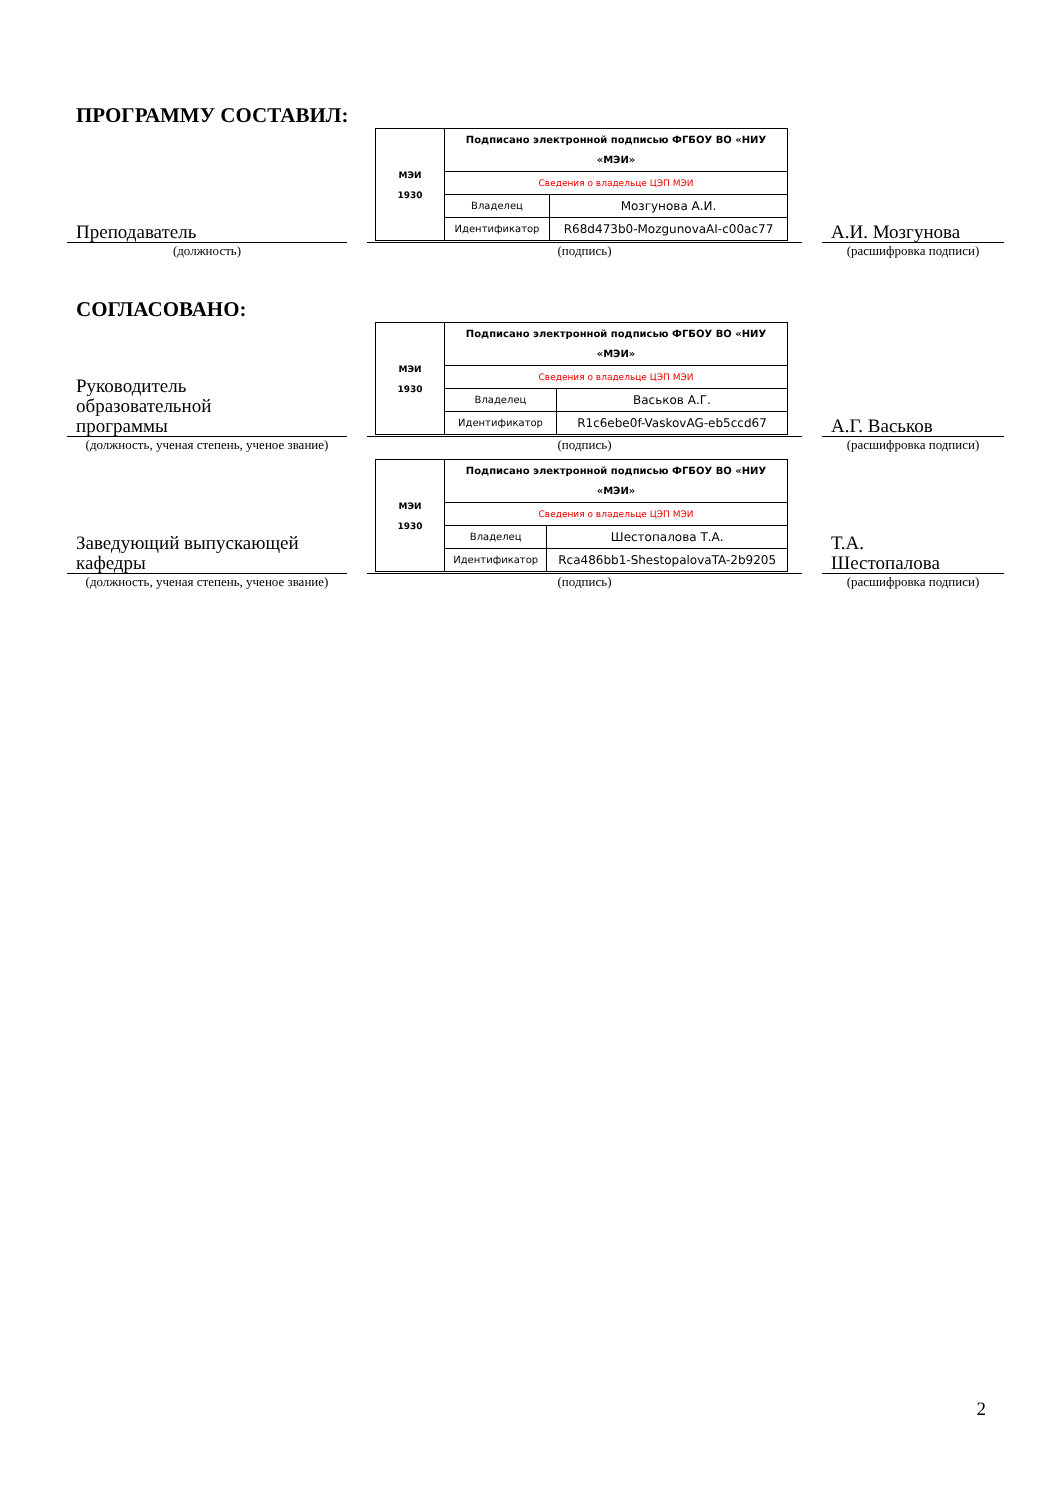ПРОГРАММУ СОСТАВИЛ:
Преподаватель
| МЭИ 1930 | Подписано электронной подписью ФГБОУ ВО «НИУ «МЭИ» | |
| | Сведения о владельце ЦЭП МЭИ | |
| | Владелец | Мозгунова А.И. |
| | Идентификатор | R68d473b0-MozgunovaAI-c00ac77 |
А.И. Мозгунова
(должность) (подпись) (расшифровка подписи)
СОГЛАСОВАНО:
Руководитель
образовательной
программы
| МЭИ 1930 | Подписано электронной подписью ФГБОУ ВО «НИУ «МЭИ» | |
| | Сведения о владельце ЦЭП МЭИ | |
| | Владелец | Васьков А.Г. |
| | Идентификатор | R1c6ebe0f-VaskovAG-eb5ccd67 |
А.Г. Васьков
(должность, ученая степень, ученое звание)
(подпись) (расшифровка подписи)
Заведующий выпускающей
кафедры
| МЭИ 1930 | Подписано электронной подписью ФГБОУ ВО «НИУ «МЭИ» | |
| | Сведения о владельце ЦЭП МЭИ | |
| | Владелец | Шестопалова Т.А. |
| | Идентификатор | Rca486bb1-ShestopalovaTA-2b9205 |
Т.А.
Шестопалова
(должность, ученая степень, ученое звание)
(подпись) (расшифровка подписи)
2